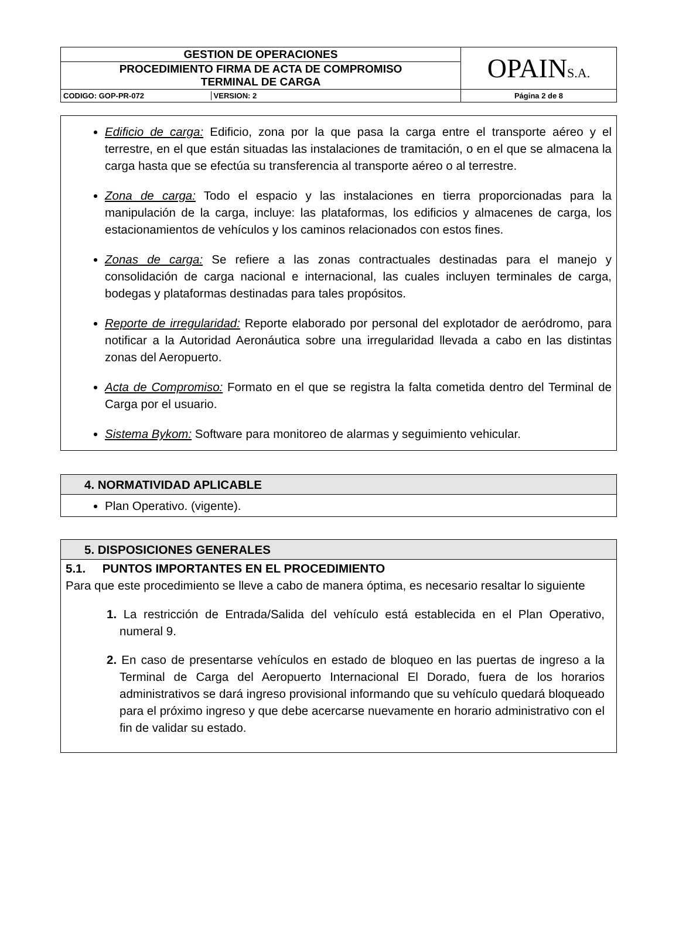| GESTION DE OPERACIONES | OPAIN S.A. |
| PROCEDIMIENTO FIRMA DE ACTA DE COMPROMISO TERMINAL DE CARGA | |
| CODIGO: GOP-PR-072 VERSION: 2 | Página 2 de 8 |
Edificio de carga: Edificio, zona por la que pasa la carga entre el transporte aéreo y el terrestre, en el que están situadas las instalaciones de tramitación, o en el que se almacena la carga hasta que se efectúa su transferencia al transporte aéreo o al terrestre.
Zona de carga: Todo el espacio y las instalaciones en tierra proporcionadas para la manipulación de la carga, incluye: las plataformas, los edificios y almacenes de carga, los estacionamientos de vehículos y los caminos relacionados con estos fines.
Zonas de carga: Se refiere a las zonas contractuales destinadas para el manejo y consolidación de carga nacional e internacional, las cuales incluyen terminales de carga, bodegas y plataformas destinadas para tales propósitos.
Reporte de irregularidad: Reporte elaborado por personal del explotador de aeródromo, para notificar a la Autoridad Aeronáutica sobre una irregularidad llevada a cabo en las distintas zonas del Aeropuerto.
Acta de Compromiso: Formato en el que se registra la falta cometida dentro del Terminal de Carga por el usuario.
Sistema Bykom: Software para monitoreo de alarmas y seguimiento vehicular.
4. NORMATIVIDAD APLICABLE
Plan Operativo. (vigente).
5. DISPOSICIONES GENERALES
5.1. PUNTOS IMPORTANTES EN EL PROCEDIMIENTO
Para que este procedimiento se lleve a cabo de manera óptima, es necesario resaltar lo siguiente
1. La restricción de Entrada/Salida del vehículo está establecida en el Plan Operativo, numeral 9.
2. En caso de presentarse vehículos en estado de bloqueo en las puertas de ingreso a la Terminal de Carga del Aeropuerto Internacional El Dorado, fuera de los horarios administrativos se dará ingreso provisional informando que su vehículo quedará bloqueado para el próximo ingreso y que debe acercarse nuevamente en horario administrativo con el fin de validar su estado.